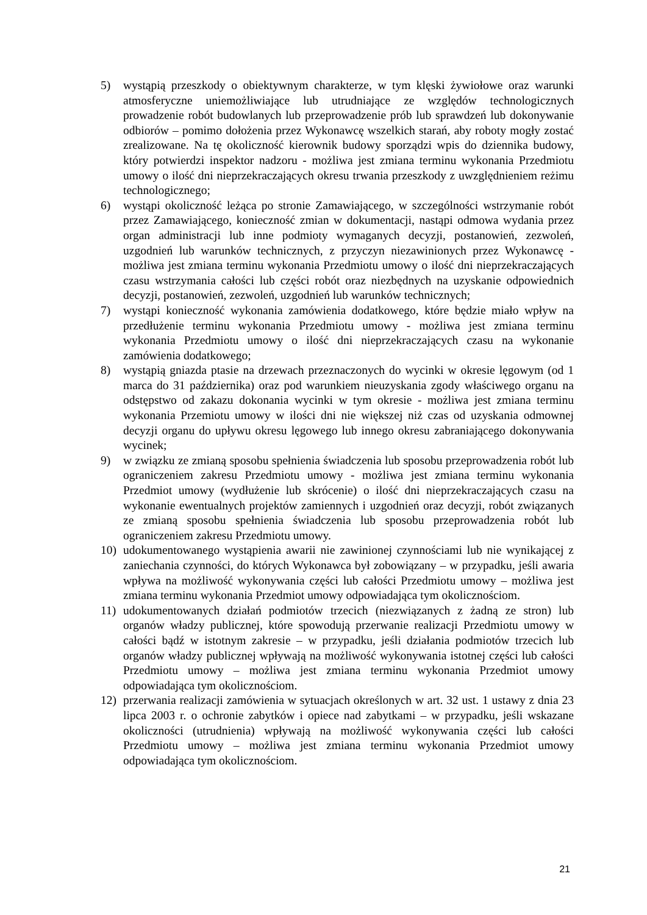5) wystąpią przeszkody o obiektywnym charakterze, w tym klęski żywiołowe oraz warunki atmosferyczne uniemożliwiające lub utrudniające ze względów technologicznych prowadzenie robót budowlanych lub przeprowadzenie prób lub sprawdzeń lub dokonywanie odbiorów – pomimo dołożenia przez Wykonawcę wszelkich starań, aby roboty mogły zostać zrealizowane. Na tę okoliczność kierownik budowy sporządzi wpis do dziennika budowy, który potwierdzi inspektor nadzoru - możliwa jest zmiana terminu wykonania Przedmiotu umowy o ilość dni nieprzekraczających okresu trwania przeszkody z uwzględnieniem reżimu technologicznego;
6) wystąpi okoliczność leżąca po stronie Zamawiającego, w szczególności wstrzymanie robót przez Zamawiającego, konieczność zmian w dokumentacji, nastąpi odmowa wydania przez organ administracji lub inne podmioty wymaganych decyzji, postanowień, zezwoleń, uzgodnień lub warunków technicznych, z przyczyn niezawinionych przez Wykonawcę - możliwa jest zmiana terminu wykonania Przedmiotu umowy o ilość dni nieprzekraczających czasu wstrzymania całości lub części robót oraz niezbędnych na uzyskanie odpowiednich decyzji, postanowień, zezwoleń, uzgodnień lub warunków technicznych;
7) wystąpi konieczność wykonania zamówienia dodatkowego, które będzie miało wpływ na przedłużenie terminu wykonania Przedmiotu umowy - możliwa jest zmiana terminu wykonania Przedmiotu umowy o ilość dni nieprzekraczających czasu na wykonanie zamówienia dodatkowego;
8) wystąpią gniazda ptasie na drzewach przeznaczonych do wycinki w okresie lęgowym (od 1 marca do 31 października) oraz pod warunkiem nieuzyskania zgody właściwego organu na odstępstwo od zakazu dokonania wycinki w tym okresie - możliwa jest zmiana terminu wykonania Przemiotu umowy w ilości dni nie większej niż czas od uzyskania odmownej decyzji organu do upływu okresu lęgowego lub innego okresu zabraniającego dokonywania wycinek;
9) w związku ze zmianą sposobu spełnienia świadczenia lub sposobu przeprowadzenia robót lub ograniczeniem zakresu Przedmiotu umowy - możliwa jest zmiana terminu wykonania Przedmiot umowy (wydłużenie lub skrócenie) o ilość dni nieprzekraczających czasu na wykonanie ewentualnych projektów zamiennych i uzgodnień oraz decyzji, robót związanych ze zmianą sposobu spełnienia świadczenia lub sposobu przeprowadzenia robót lub ograniczeniem zakresu Przedmiotu umowy.
10) udokumentowanego wystąpienia awarii nie zawinionej czynnościami lub nie wynikającej z zaniechania czynności, do których Wykonawca był zobowiązany – w przypadku, jeśli awaria wpływa na możliwość wykonywania części lub całości Przedmiotu umowy – możliwa jest zmiana terminu wykonania Przedmiot umowy odpowiadająca tym okolicznościom.
11) udokumentowanych działań podmiotów trzecich (niezwiązanych z żadną ze stron) lub organów władzy publicznej, które spowodują przerwanie realizacji Przedmiotu umowy w całości bądź w istotnym zakresie – w przypadku, jeśli działania podmiotów trzecich lub organów władzy publicznej wpływają na możliwość wykonywania istotnej części lub całości Przedmiotu umowy – możliwa jest zmiana terminu wykonania Przedmiot umowy odpowiadająca tym okolicznościom.
12) przerwania realizacji zamówienia w sytuacjach określonych w art. 32 ust. 1 ustawy z dnia 23 lipca 2003 r. o ochronie zabytków i opiece nad zabytkami – w przypadku, jeśli wskazane okoliczności (utrudnienia) wpływają na możliwość wykonywania części lub całości Przedmiotu umowy – możliwa jest zmiana terminu wykonania Przedmiot umowy odpowiadająca tym okolicznościom.
21